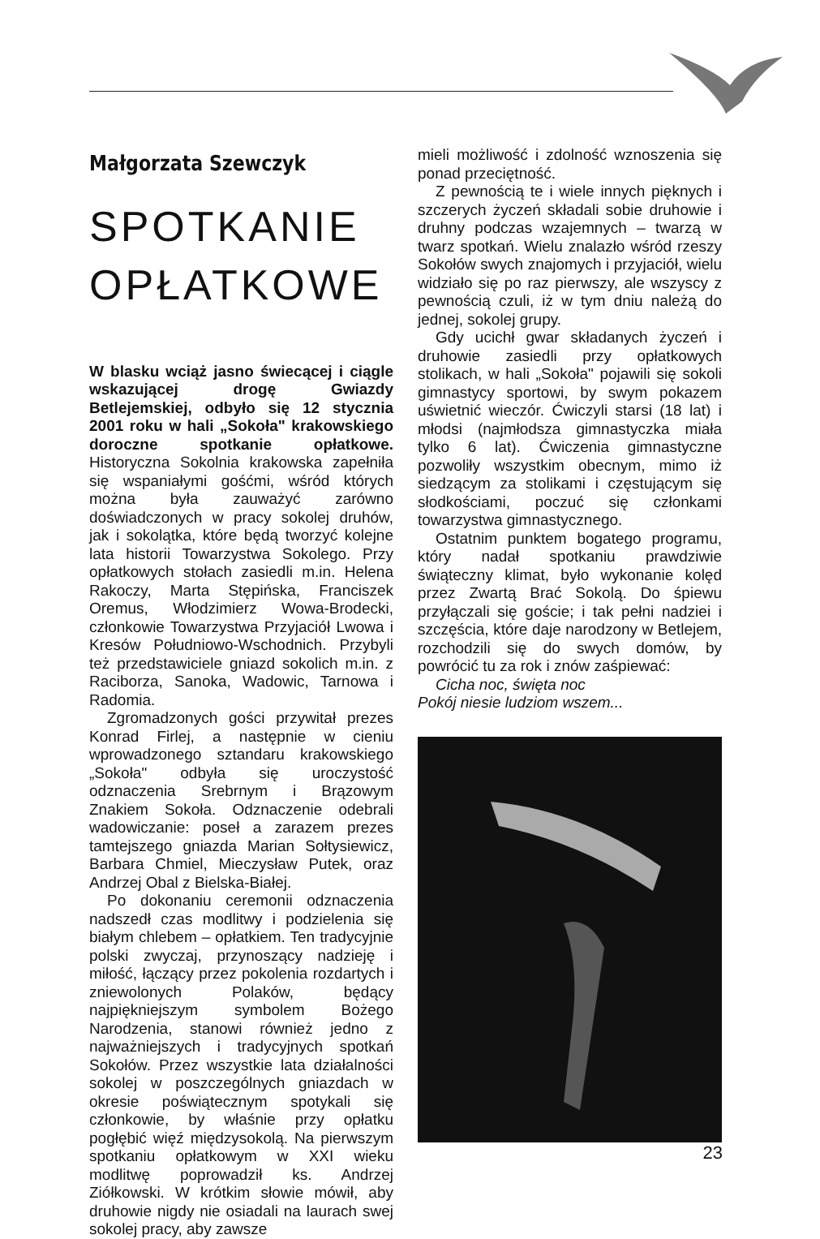Małgorzata Szewczyk
SPOTKANIE OPŁATKOWE
W blasku wciąż jasno świecącej i ciągle wskazującej drogę Gwiazdy Betlejemskiej, odbyło się 12 stycznia 2001 roku w hali „Sokoła" krakowskiego doroczne spotkanie opłatkowe. Historyczna Sokolnia krakowska zapełniła się wspaniałymi gośćmi, wśród których można była zauważyć zarówno doświadczonych w pracy sokolej druhów, jak i sokolątka, które będą tworzyć kolejne lata historii Towarzystwa Sokolego. Przy opłatkowych stołach zasiedli m.in. Helena Rakoczy, Marta Stępińska, Franciszek Oremus, Włodzimierz Wowa-Brodecki, członkowie Towarzystwa Przyjaciół Lwowa i Kresów Południowo-Wschodnich. Przybyli też przedstawiciele gniazd sokolich m.in. z Raciborza, Sanoka, Wadowic, Tarnowa i Radomia.
Zgromadzonych gości przywitał prezes Konrad Firlej, a następnie w cieniu wprowadzonego sztandaru krakowskiego „Sokoła" odbyła się uroczystość odznaczenia Srebrnym i Brązowym Znakiem Sokoła. Odznaczenie odebrali wadowiczanie: poseł a zarazem prezes tamtejszego gniazda Marian Sołtysiewicz, Barbara Chmiel, Mieczysław Putek, oraz Andrzej Obal z Bielska-Białej.
Po dokonaniu ceremonii odznaczenia nadszedł czas modlitwy i podzielenia się białym chlebem – opłatkiem. Ten tradycyjnie polski zwyczaj, przynoszący nadzieję i miłość, łączący przez pokolenia rozdartych i zniewolonych Polaków, będący najpiękniejszym symbolem Bożego Narodzenia, stanowi również jedno z najważniejszych i tradycyjnych spotkań Sokołów. Przez wszystkie lata działalności sokolej w poszczególnych gniazdach w okresie poświątecznym spotykali się członkowie, by właśnie przy opłatku pogłębić więź międzysokolą. Na pierwszym spotkaniu opłatkowym w XXI wieku modlitwę poprowadził ks. Andrzej Ziółkowski. W krótkim słowie mówił, aby druhowie nigdy nie osiadali na laurach swej sokolej pracy, aby zawsze
mieli możliwość i zdolność wznoszenia się ponad przeciętność.
Z pewnością te i wiele innych pięknych i szczerych życzeń składali sobie druhowie i druhny podczas wzajemnych – twarzą w twarz spotkań. Wielu znalazło wśród rzeszy Sokołów swych znajomych i przyjaciół, wielu widziało się po raz pierwszy, ale wszyscy z pewnością czuli, iż w tym dniu należą do jednej, sokolej grupy.
Gdy ucichł gwar składanych życzeń i druhowie zasiedli przy opłatkowych stolikach, w hali „Sokoła" pojawili się sokoli gimnastycy sportowi, by swym pokazem uświetnić wieczór. Ćwiczyli starsi (18 lat) i młodsi (najmłodsza gimnastyczka miała tylko 6 lat). Ćwiczenia gimnastyczne pozwoliły wszystkim obecnym, mimo iż siedzącym za stolikami i częstującym się słodkościami, poczuć się członkami towarzystwa gimnastycznego.
Ostatnim punktem bogatego programu, który nadał spotkaniu prawdziwie świąteczny klimat, było wykonanie kolęd przez Zwartą Brać Sokolą. Do śpiewu przyłączali się goście; i tak pełni nadziei i szczęścia, które daje narodzony w Betlejem, rozchodzili się do swych domów, by powrócić tu za rok i znów zaśpiewać:
Cicha noc, święta noc
Pokój niesie ludziom wszem...
23